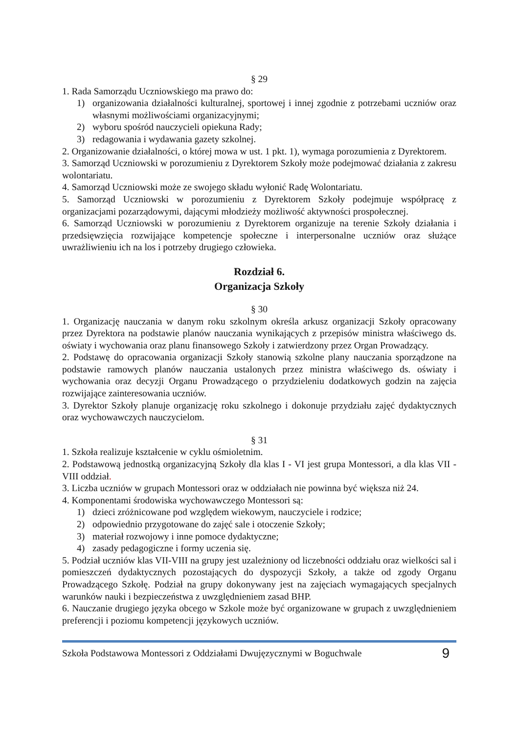§ 29
1. Rada Samorządu Uczniowskiego ma prawo do:
1) organizowania działalności kulturalnej, sportowej i innej zgodnie z potrzebami uczniów oraz własnymi możliwościami organizacyjnymi;
2) wyboru spośród nauczycieli opiekuna Rady;
3) redagowania i wydawania gazety szkolnej.
2. Organizowanie działalności, o której mowa w ust. 1 pkt. 1), wymaga porozumienia z Dyrektorem.
3. Samorząd Uczniowski w porozumieniu z Dyrektorem Szkoły może podejmować działania z zakresu wolontariatu.
4. Samorząd Uczniowski może ze swojego składu wyłonić Radę Wolontariatu.
5. Samorząd Uczniowski w porozumieniu z Dyrektorem Szkoły podejmuje współpracę z organizacjami pozarządowymi, dającymi młodzieży możliwość aktywności prospołecznej.
6. Samorząd Uczniowski w porozumieniu z Dyrektorem organizuje na terenie Szkoły działania i przedsięwzięcia rozwijające kompetencje społeczne i interpersonalne uczniów oraz służące uwrażliwieniu ich na los i potrzeby drugiego człowieka.
Rozdział 6.
Organizacja Szkoły
§ 30
1. Organizację nauczania w danym roku szkolnym określa arkusz organizacji Szkoły opracowany przez Dyrektora na podstawie planów nauczania wynikających z przepisów ministra właściwego ds. oświaty i wychowania oraz planu finansowego Szkoły i zatwierdzony przez Organ Prowadzący.
2. Podstawę do opracowania organizacji Szkoły stanowią szkolne plany nauczania sporządzone na podstawie ramowych planów nauczania ustalonych przez ministra właściwego ds. oświaty i wychowania oraz decyzji Organu Prowadzącego o przydzieleniu dodatkowych godzin na zajęcia rozwijające zainteresowania uczniów.
3. Dyrektor Szkoły planuje organizację roku szkolnego i dokonuje przydziału zajęć dydaktycznych oraz wychowawczych nauczycielom.
§ 31
1. Szkoła realizuje kształcenie w cyklu ośmioletnim.
2. Podstawową jednostką organizacyjną Szkoły dla klas I - VI jest grupa Montessori, a dla klas VII - VIII oddział.
3. Liczba uczniów w grupach Montessori oraz w oddziałach nie powinna być większa niż 24.
4. Komponentami środowiska wychowawczego Montessori są:
1) dzieci zróżnicowane pod względem wiekowym, nauczyciele i rodzice;
2) odpowiednio przygotowane do zajęć sale i otoczenie Szkoły;
3) materiał rozwojowy i inne pomoce dydaktyczne;
4) zasady pedagogiczne i formy uczenia się.
5. Podział uczniów klas VII-VIII na grupy jest uzależniony od liczebności oddziału oraz wielkości sal i pomieszczeń dydaktycznych pozostających do dyspozycji Szkoły, a także od zgody Organu Prowadzącego Szkołę. Podział na grupy dokonywany jest na zajęciach wymagających specjalnych warunków nauki i bezpieczeństwa z uwzględnieniem zasad BHP.
6. Nauczanie drugiego języka obcego w Szkole może być organizowane w grupach z uwzględnieniem preferencji i poziomu kompetencji językowych uczniów.
Szkoła Podstawowa Montessori z Oddziałami Dwujęzycznymi w Boguchwale 9